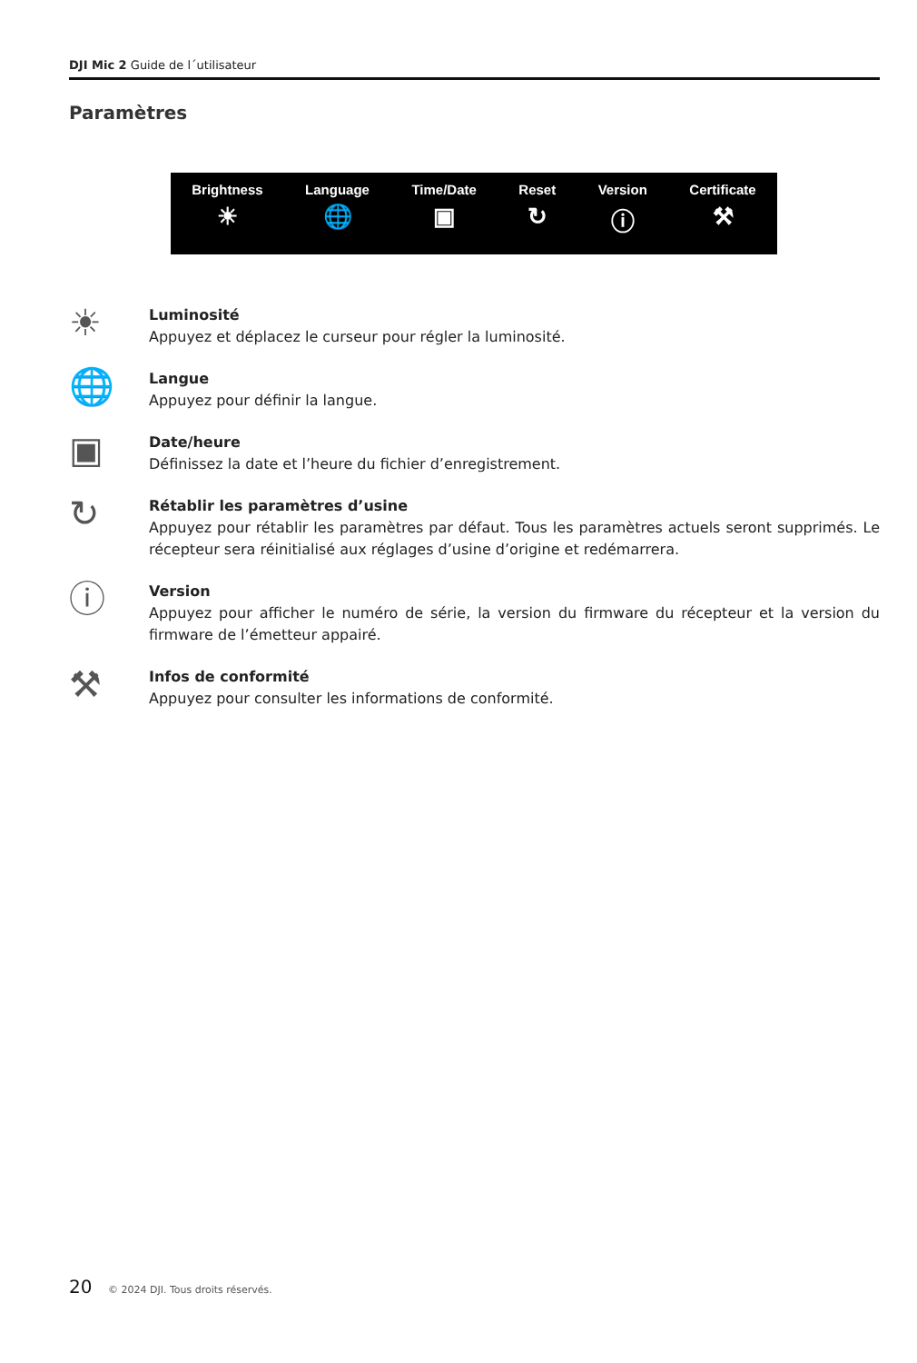DJI Mic 2 Guide de l´utilisateur
Paramètres
Brightness
☀
Language
🌐
Time/Date
▣
Reset
↻
Version
ⓘ
Certificate
⚒
☀
Luminosité
Appuyez et déplacez le curseur pour régler la luminosité.
🌐
Langue
Appuyez pour définir la langue.
▣
Date/heure
Définissez la date et l’heure du fichier d’enregistrement.
↻
Rétablir les paramètres d’usine
Appuyez pour rétablir les paramètres par défaut. Tous les paramètres actuels seront supprimés. Le récepteur sera réinitialisé aux réglages d’usine d’origine et redémarrera.
ⓘ
Version
Appuyez pour afficher le numéro de série, la version du firmware du récepteur et la version du firmware de l’émetteur appairé.
⚒
Infos de conformité
Appuyez pour consulter les informations de conformité.
20 © 2024 DJI. Tous droits réservés.